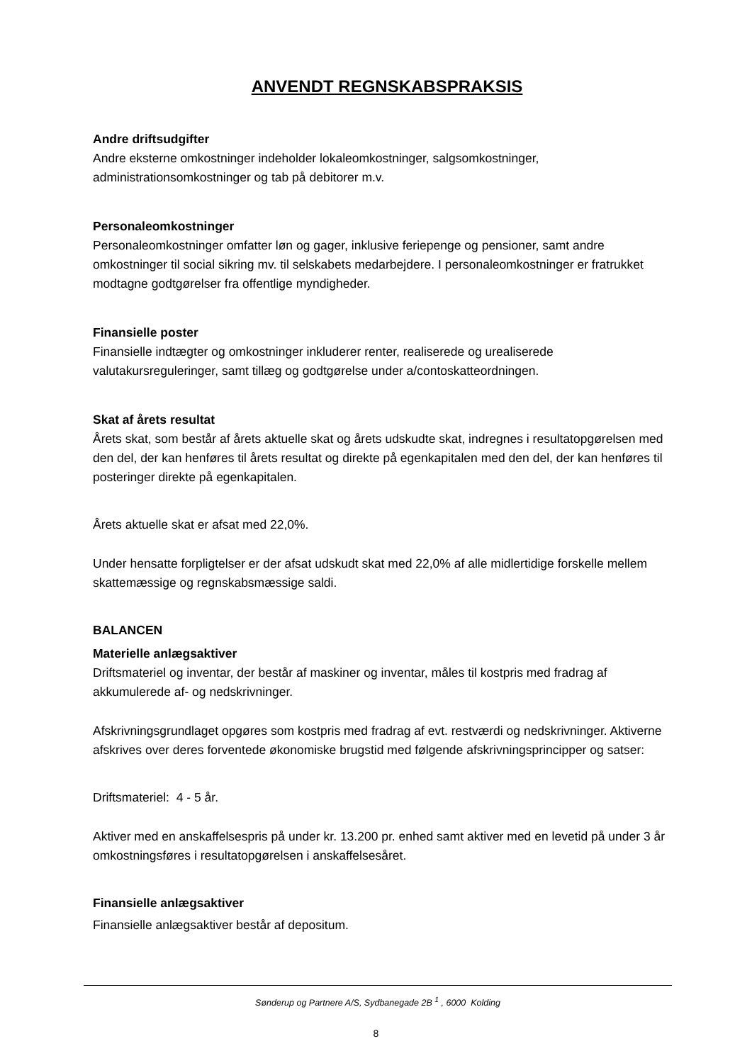ANVENDT REGNSKABSPRAKSIS
Andre driftsudgifter
Andre eksterne omkostninger indeholder lokaleomkostninger, salgsomkostninger, administrationsomkostninger og tab på debitorer m.v.
Personaleomkostninger
Personaleomkostninger omfatter løn og gager, inklusive feriepenge og pensioner, samt andre omkostninger til social sikring mv. til selskabets medarbejdere. I personaleomkostninger er fratrukket modtagne godtgørelser fra offentlige myndigheder.
Finansielle poster
Finansielle indtægter og omkostninger inkluderer renter, realiserede og urealiserede valutakursreguleringer, samt tillæg og godtgørelse under a/contoskatteordningen.
Skat af årets resultat
Årets skat, som består af årets aktuelle skat og årets udskudte skat, indregnes i resultatopgørelsen med den del, der kan henføres til årets resultat og direkte på egenkapitalen med den del, der kan henføres til posteringer direkte på egenkapitalen.
Årets aktuelle skat er afsat med 22,0%.
Under hensatte forpligtelser er der afsat udskudt skat med 22,0% af alle midlertidige forskelle mellem skattemæssige og regnskabsmæssige saldi.
BALANCEN
Materielle anlægsaktiver
Driftsmateriel og inventar, der består af maskiner og inventar, måles til kostpris med fradrag af akkumulerede af- og nedskrivninger.
Afskrivningsgrundlaget opgøres som kostpris med fradrag af evt. restværdi og nedskrivninger. Aktiverne afskrives over deres forventede økonomiske brugstid med følgende afskrivningsprincipper og satser:
Driftsmateriel: 4 - 5 år.
Aktiver med en anskaffelsespris på under kr. 13.200 pr. enhed samt aktiver med en levetid på under 3 år omkostningsføres i resultatopgørelsen i anskaffelsesåret.
Finansielle anlægsaktiver
Finansielle anlægsaktiver består af depositum.
Sønderup og Partnere A/S, Sydbanegade 2B <sup>1</sup> , 6000 Kolding
8